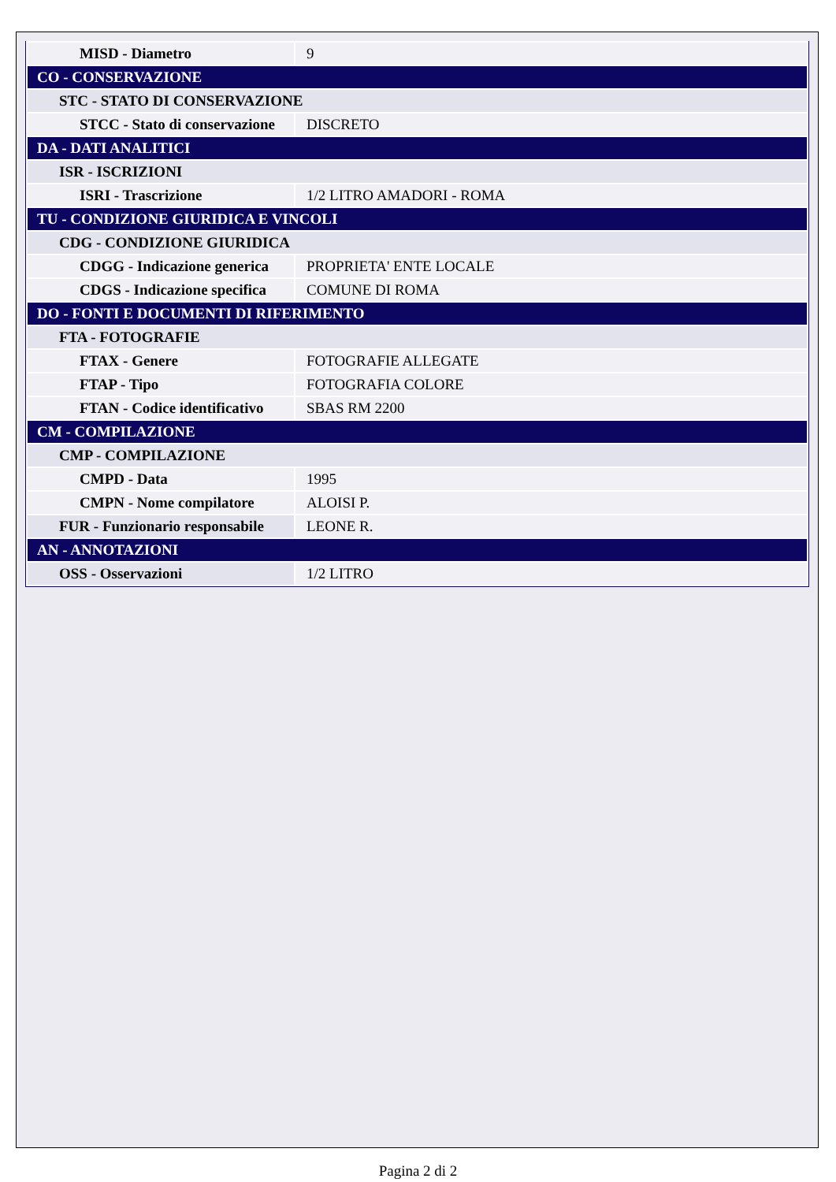| MISD - Diametro | 9 |
| CO - CONSERVAZIONE | |
| STC - STATO DI CONSERVAZIONE | |
| STCC - Stato di conservazione | DISCRETO |
| DA - DATI ANALITICI | |
| ISR - ISCRIZIONI | |
| ISRI - Trascrizione | 1/2 LITRO AMADORI - ROMA |
| TU - CONDIZIONE GIURIDICA E VINCOLI | |
| CDG - CONDIZIONE GIURIDICA | |
| CDGG - Indicazione generica | PROPRIETA' ENTE LOCALE |
| CDGS - Indicazione specifica | COMUNE DI ROMA |
| DO - FONTI E DOCUMENTI DI RIFERIMENTO | |
| FTA - FOTOGRAFIE | |
| FTAX - Genere | FOTOGRAFIE ALLEGATE |
| FTAP - Tipo | FOTOGRAFIA COLORE |
| FTAN - Codice identificativo | SBAS RM 2200 |
| CM - COMPILAZIONE | |
| CMP - COMPILAZIONE | |
| CMPD - Data | 1995 |
| CMPN - Nome compilatore | ALOISI P. |
| FUR - Funzionario responsabile | LEONE R. |
| AN - ANNOTAZIONI | |
| OSS - Osservazioni | 1/2 LITRO |
Pagina 2 di 2